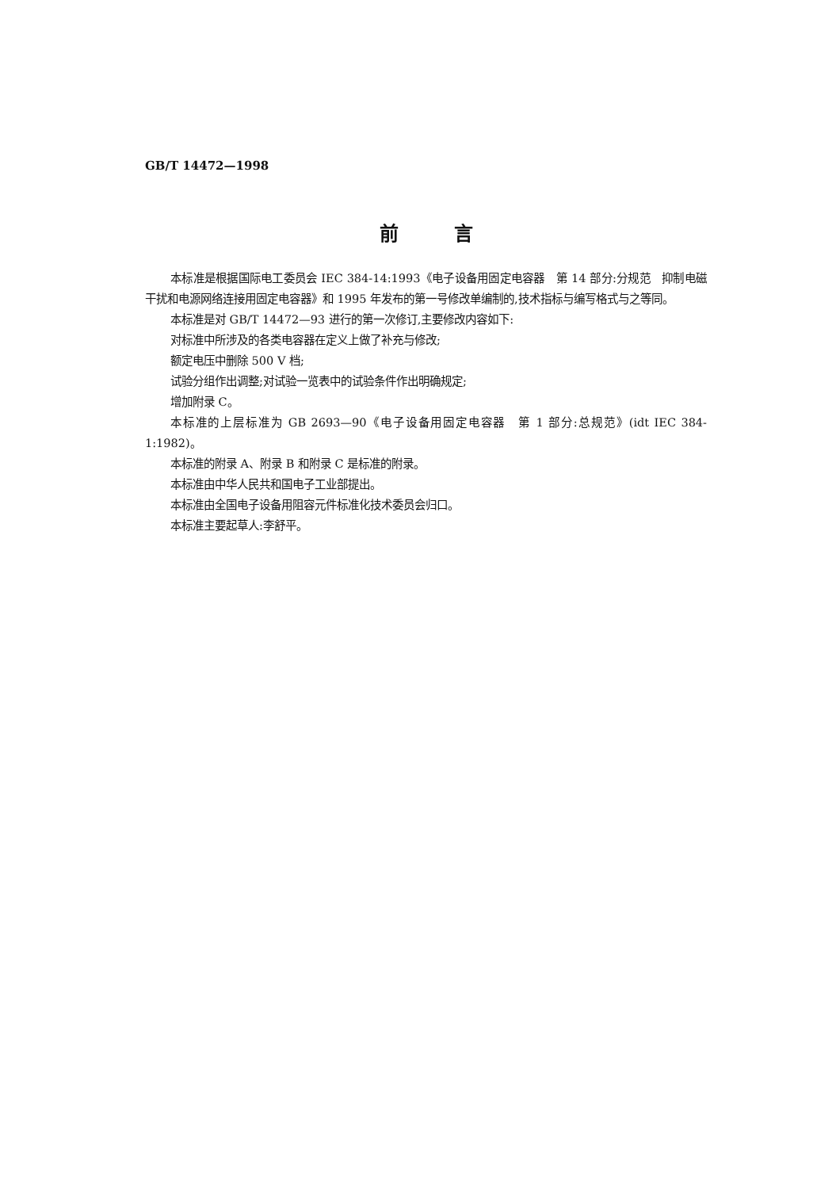GB/T 14472—1998
前言
本标准是根据国际电工委员会 IEC 384-14:1993《电子设备用固定电容器　第 14 部分:分规范　抑制电磁干扰和电源网络连接用固定电容器》和 1995 年发布的第一号修改单编制的,技术指标与编写格式与之等同。
本标准是对 GB/T 14472—93 进行的第一次修订,主要修改内容如下:
对标准中所涉及的各类电容器在定义上做了补充与修改;
额定电压中删除 500 V 档;
试验分组作出调整;对试验一览表中的试验条件作出明确规定;
增加附录 C。
本标准的上层标准为 GB 2693—90《电子设备用固定电容器　第 1 部分:总规范》(idt IEC 384-1:1982)。
本标准的附录 A、附录 B 和附录 C 是标准的附录。
本标准由中华人民共和国电子工业部提出。
本标准由全国电子设备用阻容元件标准化技术委员会归口。
本标准主要起草人:李舒平。